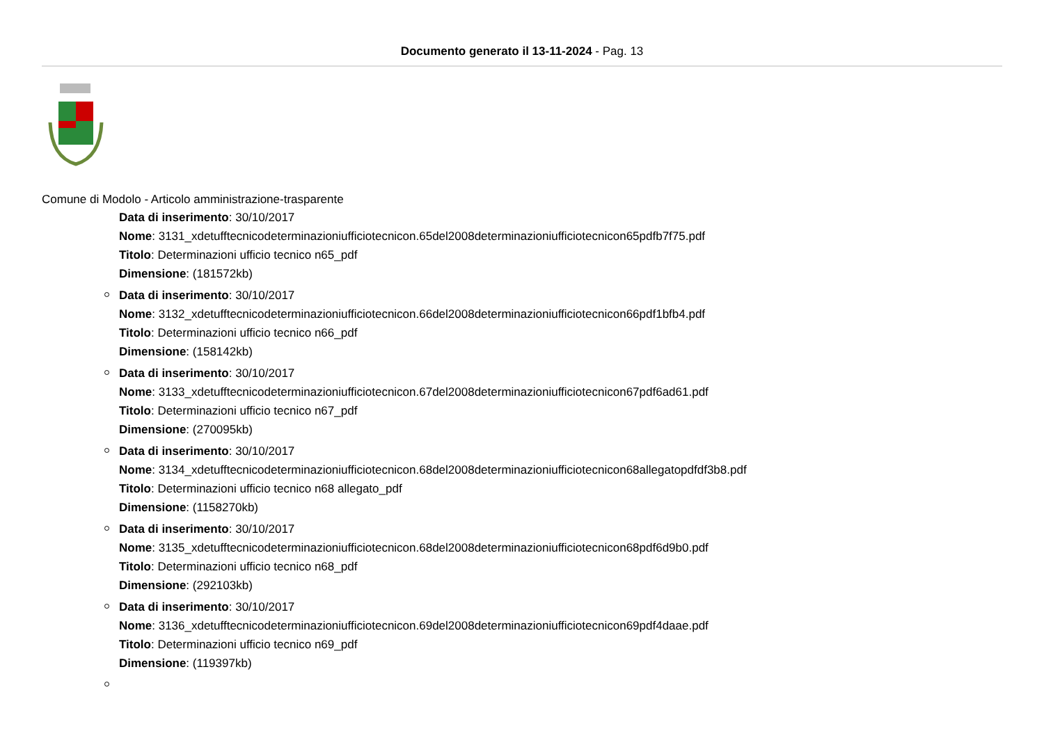Documento generato il 13-11-2024 - Pag. 13
Comune di Modolo - Articolo amministrazione-trasparente
Data di inserimento: 30/10/2017
Nome: 3131_xdetufftecnicodeterminazioniufficiotecnicon.65del2008determinazioniufficiotecnicon65pdfb7f75.pdf
Titolo: Determinazioni ufficio tecnico n65_pdf
Dimensione: (181572kb)
Data di inserimento: 30/10/2017
Nome: 3132_xdetufftecnicodeterminazioniufficiotecnicon.66del2008determinazioniufficiotecnicon66pdf1bfb4.pdf
Titolo: Determinazioni ufficio tecnico n66_pdf
Dimensione: (158142kb)
Data di inserimento: 30/10/2017
Nome: 3133_xdetufftecnicodeterminazioniufficiotecnicon.67del2008determinazioniufficiotecnicon67pdf6ad61.pdf
Titolo: Determinazioni ufficio tecnico n67_pdf
Dimensione: (270095kb)
Data di inserimento: 30/10/2017
Nome: 3134_xdetufftecnicodeterminazioniufficiotecnicon.68del2008determinazioniufficiotecnicon68allegatopdfdf3b8.pdf
Titolo: Determinazioni ufficio tecnico n68 allegato_pdf
Dimensione: (1158270kb)
Data di inserimento: 30/10/2017
Nome: 3135_xdetufftecnicodeterminazioniufficiotecnicon.68del2008determinazioniufficiotecnicon68pdf6d9b0.pdf
Titolo: Determinazioni ufficio tecnico n68_pdf
Dimensione: (292103kb)
Data di inserimento: 30/10/2017
Nome: 3136_xdetufftecnicodeterminazioniufficiotecnicon.69del2008determinazioniufficiotecnicon69pdf4daae.pdf
Titolo: Determinazioni ufficio tecnico n69_pdf
Dimensione: (119397kb)